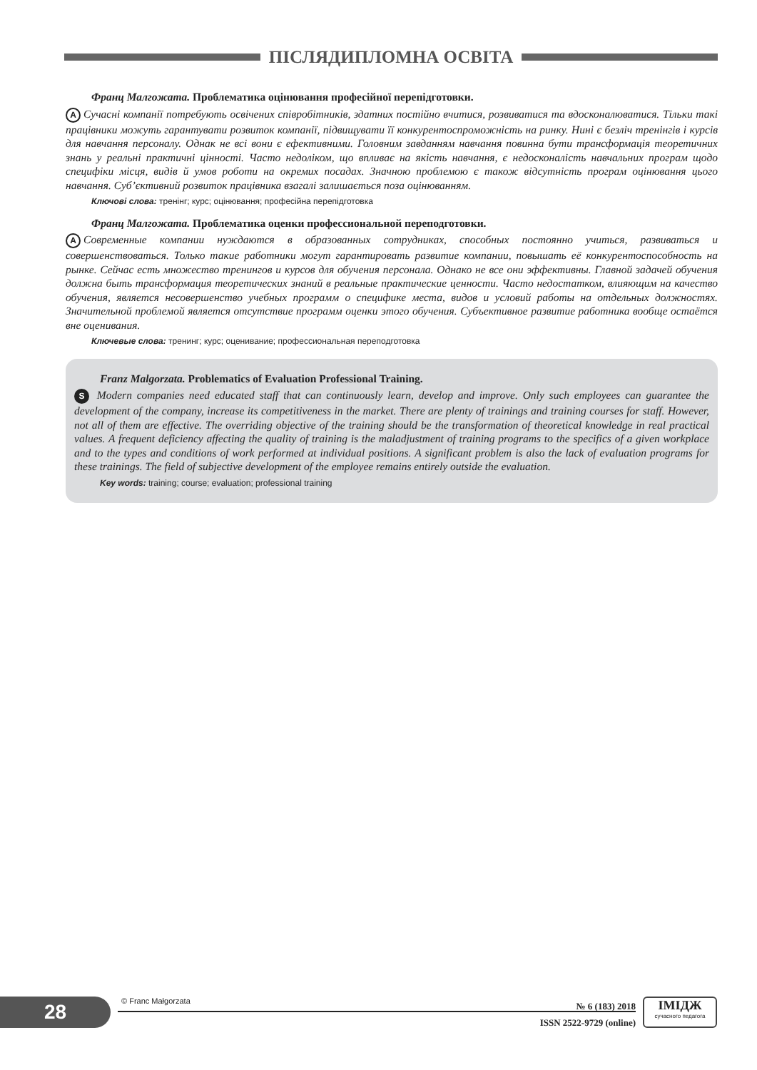ПІСЛЯДИПЛОМНА ОСВІТА
Франц Малгожата. Проблематика оцінювання професійної перепідготовки.
A Сучасні компанії потребують освічених співробітників, здатних постійно вчитися, розвиватися та вдосконалюватися. Тільки такі працівники можуть гарантувати розвиток компанії, підвищувати її конкурентоспроможність на ринку. Нині є безліч тренінгів і курсів для навчання персоналу. Однак не всі вони є ефективними. Головним завданням навчання повинна бути трансформація теоретичних знань у реальні практичні цінності. Часто недоліком, що впливає на якість навчання, є недосконалість навчальних програм щодо специфіки місця, видів й умов роботи на окремих посадах. Значною проблемою є також відсутність програм оцінювання цього навчання. Суб’єктивний розвиток працівника взагалі залишається поза оцінюванням.
Ключові слова: тренінг; курс; оцінювання; професійна перепідготовка
Франц Малгожата. Проблематика оценки профессиональной переподготовки.
A Современные компании нуждаются в образованных сотрудниках, способных постоянно учиться, развиваться и совершенствоваться. Только такие работники могут гарантировать развитие компании, повышать её конкурентоспособность на рынке. Сейчас есть множество тренингов и курсов для обучения персонала. Однако не все они эффективны. Главной задачей обучения должна быть трансформация теоретических знаний в реальные практические ценности. Часто недостатком, влияющим на качество обучения, является несовершенство учебных программ о специфике места, видов и условий работы на отдельных должностях. Значительной проблемой является отсутствие программ оценки этого обучения. Субъективное развитие работника вообще остаётся вне оценивания.
Ключевые слова: тренинг; курс; оценивание; профессиональная переподготовка
Franz Malgorzata. Problematics of Evaluation Professional Training.
S Modern companies need educated staff that can continuously learn, develop and improve. Only such employees can guarantee the development of the company, increase its competitiveness in the market. There are plenty of trainings and training courses for staff. However, not all of them are effective. The overriding objective of the training should be the transformation of theoretical knowledge in real practical values. A frequent deficiency affecting the quality of training is the maladjustment of training programs to the specifics of a given workplace and to the types and conditions of work performed at individual positions. A significant problem is also the lack of evaluation programs for these trainings. The field of subjective development of the employee remains entirely outside the evaluation.
Key words: training; course; evaluation; professional training
28 © Franc Małgorzata
№ 6 (183) 2018
ISSN 2522-9729 (online)
ІМІДЖ
сучасного педагога